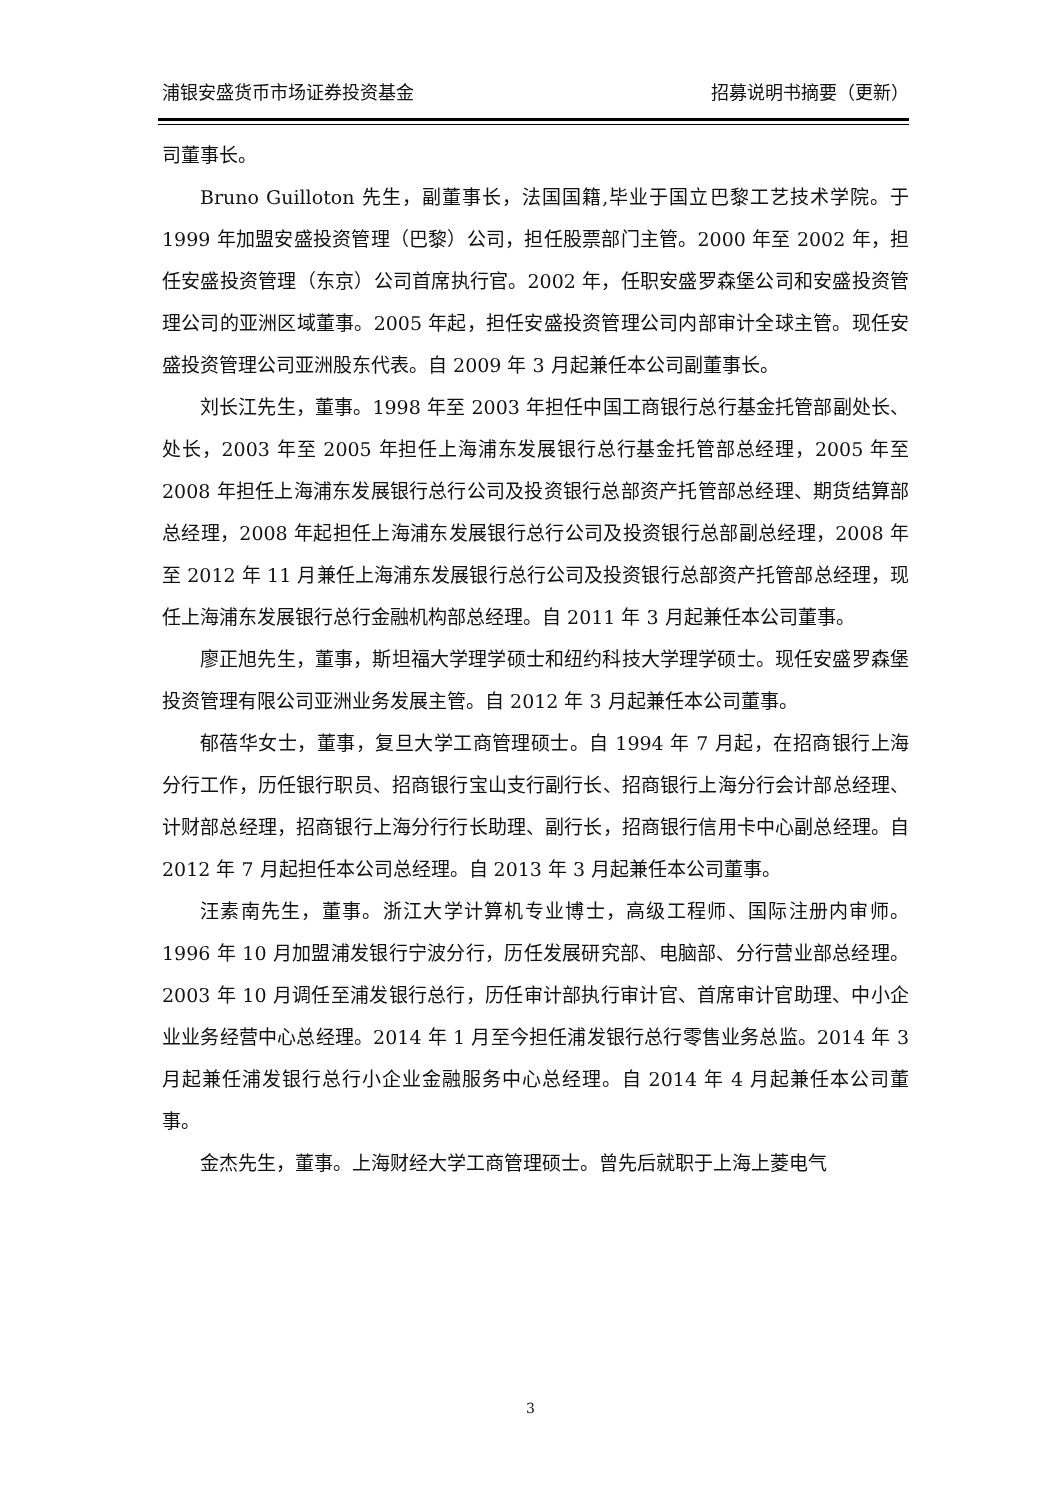浦银安盛货币市场证券投资基金 招募说明书摘要（更新）
司董事长。
Bruno Guilloton 先生，副董事长，法国国籍,毕业于国立巴黎工艺技术学院。于 1999 年加盟安盛投资管理（巴黎）公司，担任股票部门主管。2000 年至 2002 年，担任安盛投资管理（东京）公司首席执行官。2002 年，任职安盛罗森堡公司和安盛投资管理公司的亚洲区域董事。2005 年起，担任安盛投资管理公司内部审计全球主管。现任安盛投资管理公司亚洲股东代表。自 2009 年 3 月起兼任本公司副董事长。
刘长江先生，董事。1998 年至 2003 年担任中国工商银行总行基金托管部副处长、处长，2003 年至 2005 年担任上海浦东发展银行总行基金托管部总经理，2005 年至 2008 年担任上海浦东发展银行总行公司及投资银行总部资产托管部总经理、期货结算部总经理，2008 年起担任上海浦东发展银行总行公司及投资银行总部副总经理，2008 年至 2012 年 11 月兼任上海浦东发展银行总行公司及投资银行总部资产托管部总经理，现任上海浦东发展银行总行金融机构部总经理。自 2011 年 3 月起兼任本公司董事。
廖正旭先生，董事，斯坦福大学理学硕士和纽约科技大学理学硕士。现任安盛罗森堡投资管理有限公司亚洲业务发展主管。自 2012 年 3 月起兼任本公司董事。
郁蓓华女士，董事，复旦大学工商管理硕士。自 1994 年 7 月起，在招商银行上海分行工作，历任银行职员、招商银行宝山支行副行长、招商银行上海分行会计部总经理、计财部总经理，招商银行上海分行行长助理、副行长，招商银行信用卡中心副总经理。自 2012 年 7 月起担任本公司总经理。自 2013 年 3 月起兼任本公司董事。
汪素南先生，董事。浙江大学计算机专业博士，高级工程师、国际注册内审师。1996 年 10 月加盟浦发银行宁波分行，历任发展研究部、电脑部、分行营业部总经理。2003 年 10 月调任至浦发银行总行，历任审计部执行审计官、首席审计官助理、中小企业业务经营中心总经理。2014 年 1 月至今担任浦发银行总行零售业务总监。2014 年 3 月起兼任浦发银行总行小企业金融服务中心总经理。自 2014 年 4 月起兼任本公司董事。
金杰先生，董事。上海财经大学工商管理硕士。曾先后就职于上海上菱电气
3